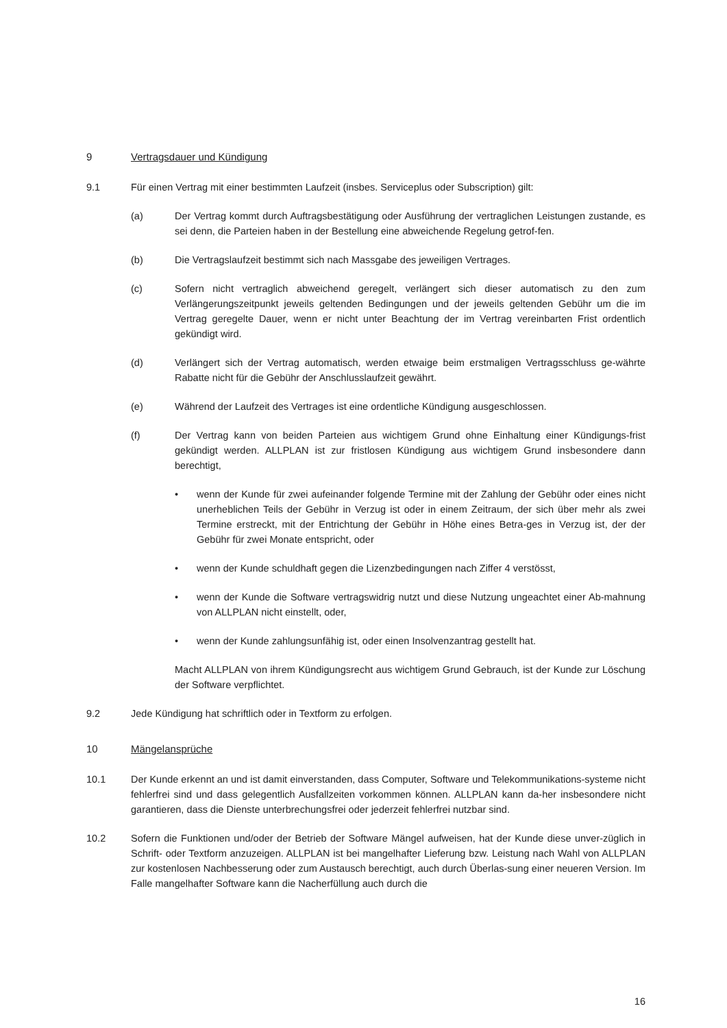9 Vertragsdauer und Kündigung
9.1 Für einen Vertrag mit einer bestimmten Laufzeit (insbes. Serviceplus oder Subscription) gilt:
(a) Der Vertrag kommt durch Auftragsbestätigung oder Ausführung der vertraglichen Leistungen zustande, es sei denn, die Parteien haben in der Bestellung eine abweichende Regelung getrof-fen.
(b) Die Vertragslaufzeit bestimmt sich nach Massgabe des jeweiligen Vertrages.
(c) Sofern nicht vertraglich abweichend geregelt, verlängert sich dieser automatisch zu den zum Verlängerungszeitpunkt jeweils geltenden Bedingungen und der jeweils geltenden Gebühr um die im Vertrag geregelte Dauer, wenn er nicht unter Beachtung der im Vertrag vereinbarten Frist ordentlich gekündigt wird.
(d) Verlängert sich der Vertrag automatisch, werden etwaige beim erstmaligen Vertragsschluss ge-währte Rabatte nicht für die Gebühr der Anschlusslaufzeit gewährt.
(e) Während der Laufzeit des Vertrages ist eine ordentliche Kündigung ausgeschlossen.
(f) Der Vertrag kann von beiden Parteien aus wichtigem Grund ohne Einhaltung einer Kündigungs-frist gekündigt werden. ALLPLAN ist zur fristlosen Kündigung aus wichtigem Grund insbesondere dann berechtigt,
• wenn der Kunde für zwei aufeinander folgende Termine mit der Zahlung der Gebühr oder eines nicht unerheblichen Teils der Gebühr in Verzug ist oder in einem Zeitraum, der sich über mehr als zwei Termine erstreckt, mit der Entrichtung der Gebühr in Höhe eines Betra-ges in Verzug ist, der der Gebühr für zwei Monate entspricht, oder
• wenn der Kunde schuldhaft gegen die Lizenzbedingungen nach Ziffer 4 verstösst,
• wenn der Kunde die Software vertragswidrig nutzt und diese Nutzung ungeachtet einer Ab-mahnung von ALLPLAN nicht einstellt, oder,
• wenn der Kunde zahlungsunfähig ist, oder einen Insolvenzantrag gestellt hat.
Macht ALLPLAN von ihrem Kündigungsrecht aus wichtigem Grund Gebrauch, ist der Kunde zur Löschung der Software verpflichtet.
9.2 Jede Kündigung hat schriftlich oder in Textform zu erfolgen.
10 Mängelansprüche
10.1 Der Kunde erkennt an und ist damit einverstanden, dass Computer, Software und Telekommunikations-systeme nicht fehlerfrei sind und dass gelegentlich Ausfallzeiten vorkommen können. ALLPLAN kann da-her insbesondere nicht garantieren, dass die Dienste unterbrechungsfrei oder jederzeit fehlerfrei nutzbar sind.
10.2 Sofern die Funktionen und/oder der Betrieb der Software Mängel aufweisen, hat der Kunde diese unver-züglich in Schrift- oder Textform anzuzeigen. ALLPLAN ist bei mangelhafter Lieferung bzw. Leistung nach Wahl von ALLPLAN zur kostenlosen Nachbesserung oder zum Austausch berechtigt, auch durch Überlas-sung einer neueren Version. Im Falle mangelhafter Software kann die Nacherfüllung auch durch die
16